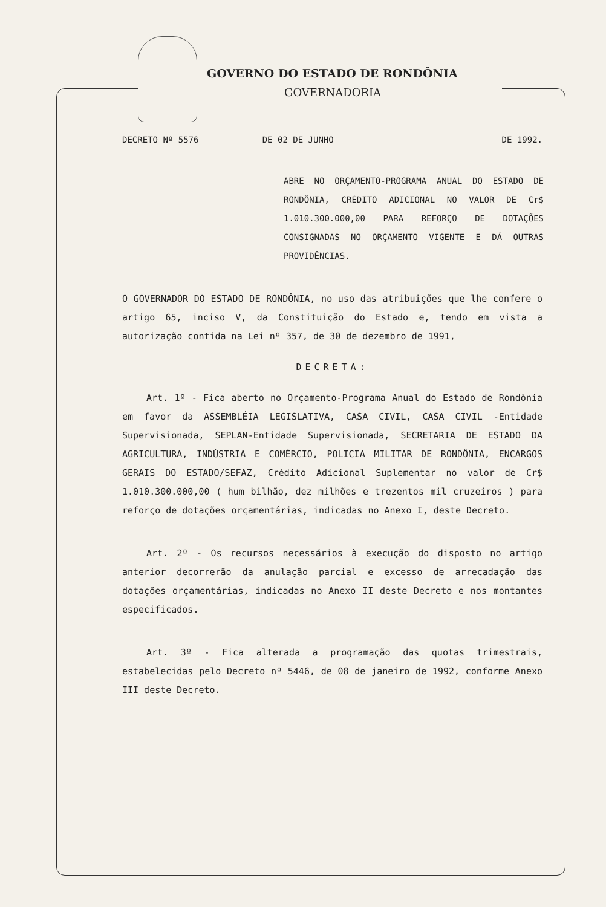GOVERNO DO ESTADO DE RONDÔNIA
GOVERNADORIA
DECRETO Nº 5576 DE 02 DE JUNHO DE 1992.
ABRE NO ORÇAMENTO-PROGRAMA ANUAL DO ESTADO DE RONDÔNIA, CRÉDITO ADICIONAL NO VALOR DE Cr$ 1.010.300.000,00 PARA REFORÇO DE DOTAÇÕES CONSIGNADAS NO ORÇAMENTO VIGENTE E DÁ OUTRAS PROVIDÊNCIAS.
O GOVERNADOR DO ESTADO DE RONDÔNIA, no uso das atribuições que lhe confere o artigo 65, inciso V, da Constituição do Estado e, tendo em vista a autorização contida na Lei nº 357, de 30 de dezembro de 1991,
DECRETA:
Art. 1º - Fica aberto no Orçamento-Programa Anual do Estado de Rondônia em favor da ASSEMBLÉIA LEGISLATIVA, CASA CIVIL, CASA CIVIL -Entidade Supervisionada, SEPLAN-Entidade Supervisionada, SECRETARIA DE ESTADO DA AGRICULTURA, INDÚSTRIA E COMÉRCIO, POLICIA MILITAR DE RONDÔNIA, ENCARGOS GERAIS DO ESTADO/SEFAZ, Crédito Adicional Suplementar no valor de Cr$ 1.010.300.000,00 ( hum bilhão, dez milhões e trezentos mil cruzeiros ) para reforço de dotações orçamentárias, indicadas no Anexo I, deste Decreto.
Art. 2º - Os recursos necessários à execução do disposto no artigo anterior decorrerão da anulação parcial e excesso de arrecadação das dotações orçamentárias, indicadas no Anexo II deste Decreto e nos montantes especificados.
Art. 3º - Fica alterada a programação das quotas trimestrais, estabelecidas pelo Decreto nº 5446, de 08 de janeiro de 1992, conforme Anexo III deste Decreto.